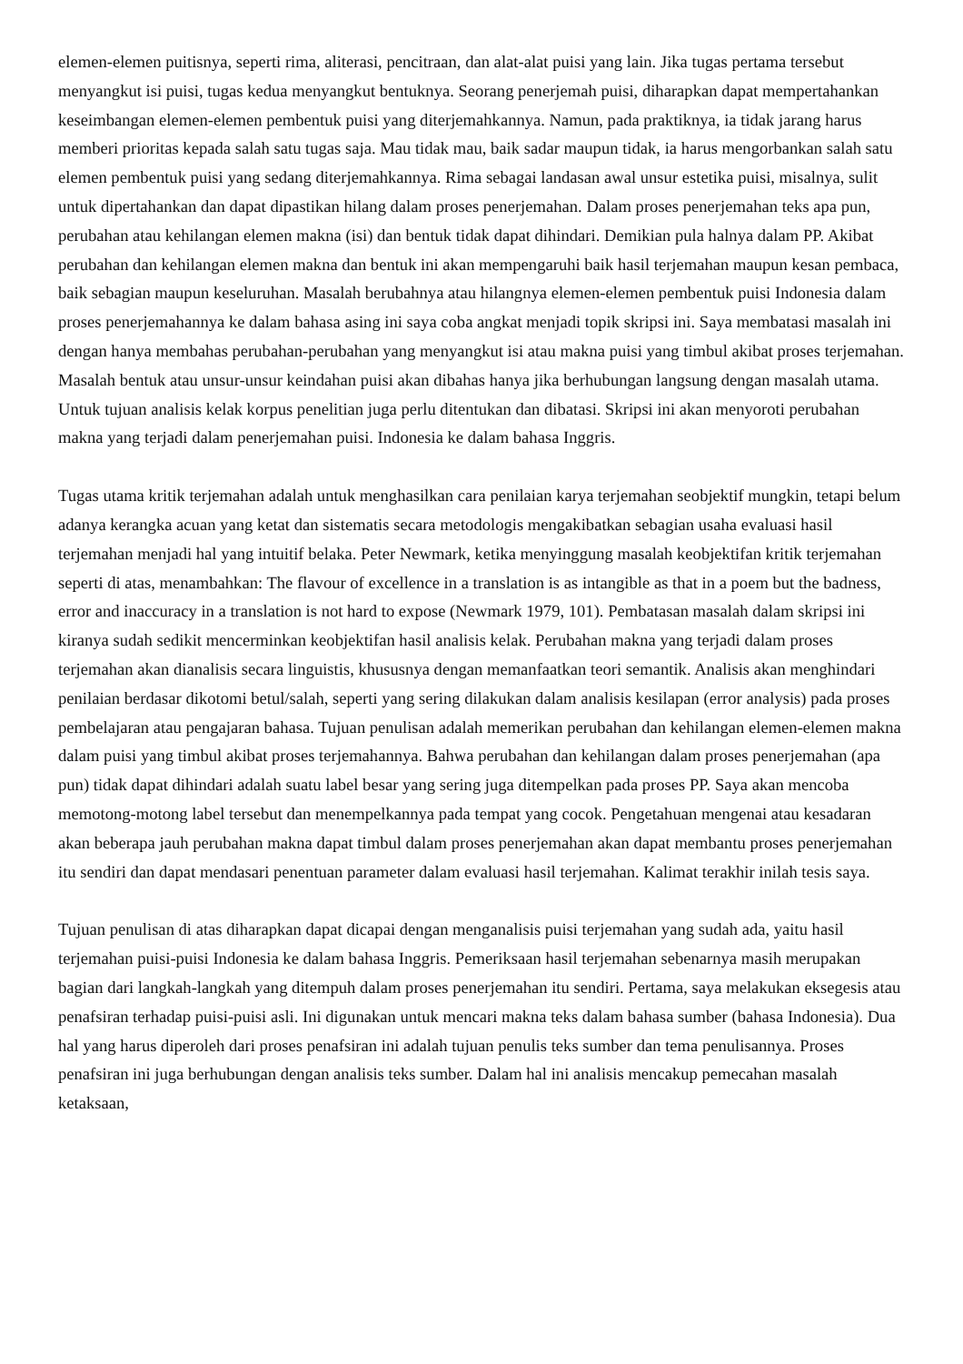elemen-elemen puitisnya, seperti rima, aliterasi, pencitraan, dan alat-alat puisi yang lain. Jika tugas pertama tersebut menyangkut isi puisi, tugas kedua menyangkut bentuknya. Seorang penerjemah puisi, diharapkan dapat mempertahankan keseimbangan elemen-elemen pembentuk puisi yang diterjemahkannya. Namun, pada praktiknya, ia tidak jarang harus memberi prioritas kepada salah satu tugas saja. Mau tidak mau, baik sadar maupun tidak, ia harus mengorbankan salah satu elemen pembentuk puisi yang sedang diterjemahkannya. Rima sebagai landasan awal unsur estetika puisi, misalnya, sulit untuk dipertahankan dan dapat dipastikan hilang dalam proses penerjemahan. Dalam proses penerjemahan teks apa pun, perubahan atau kehilangan elemen makna (isi) dan bentuk tidak dapat dihindari. Demikian pula halnya dalam PP. Akibat perubahan dan kehilangan elemen makna dan bentuk ini akan mempengaruhi baik hasil terjemahan maupun kesan pembaca, baik sebagian maupun keseluruhan. Masalah berubahnya atau hilangnya elemen-elemen pembentuk puisi Indonesia dalam proses penerjemahannya ke dalam bahasa asing ini saya coba angkat menjadi topik skripsi ini. Saya membatasi masalah ini dengan hanya membahas perubahan-perubahan yang menyangkut isi atau makna puisi yang timbul akibat proses terjemahan. Masalah bentuk atau unsur-unsur keindahan puisi akan dibahas hanya jika berhubungan langsung dengan masalah utama. Untuk tujuan analisis kelak korpus penelitian juga perlu ditentukan dan dibatasi. Skripsi ini akan menyoroti perubahan makna yang terjadi dalam penerjemahan puisi. Indonesia ke dalam bahasa Inggris.
Tugas utama kritik terjemahan adalah untuk menghasilkan cara penilaian karya terjemahan seobjektif mungkin, tetapi belum adanya kerangka acuan yang ketat dan sistematis secara metodologis mengakibatkan sebagian usaha evaluasi hasil terjemahan menjadi hal yang intuitif belaka. Peter Newmark, ketika menyinggung masalah keobjektifan kritik terjemahan seperti di atas, menambahkan: The flavour of excellence in a translation is as intangible as that in a poem but the badness, error and inaccuracy in a translation is not hard to expose (Newmark 1979, 101). Pembatasan masalah dalam skripsi ini kiranya sudah sedikit mencerminkan keobjektifan hasil analisis kelak. Perubahan makna yang terjadi dalam proses terjemahan akan dianalisis secara linguistis, khususnya dengan memanfaatkan teori semantik. Analisis akan menghindari penilaian berdasar dikotomi betul/salah, seperti yang sering dilakukan dalam analisis kesilapan (error analysis) pada proses pembelajaran atau pengajaran bahasa. Tujuan penulisan adalah memerikan perubahan dan kehilangan elemen-elemen makna dalam puisi yang timbul akibat proses terjemahannya. Bahwa perubahan dan kehilangan dalam proses penerjemahan (apa pun) tidak dapat dihindari adalah suatu label besar yang sering juga ditempelkan pada proses PP. Saya akan mencoba memotong-motong label tersebut dan menempelkannya pada tempat yang cocok. Pengetahuan mengenai atau kesadaran akan beberapa jauh perubahan makna dapat timbul dalam proses penerjemahan akan dapat membantu proses penerjemahan itu sendiri dan dapat mendasari penentuan parameter dalam evaluasi hasil terjemahan. Kalimat terakhir inilah tesis saya.
Tujuan penulisan di atas diharapkan dapat dicapai dengan menganalisis puisi terjemahan yang sudah ada, yaitu hasil terjemahan puisi-puisi Indonesia ke dalam bahasa Inggris. Pemeriksaan hasil terjemahan sebenarnya masih merupakan bagian dari langkah-langkah yang ditempuh dalam proses penerjemahan itu sendiri. Pertama, saya melakukan eksegesis atau penafsiran terhadap puisi-puisi asli. Ini digunakan untuk mencari makna teks dalam bahasa sumber (bahasa Indonesia). Dua hal yang harus diperoleh dari proses penafsiran ini adalah tujuan penulis teks sumber dan tema penulisannya. Proses penafsiran ini juga berhubungan dengan analisis teks sumber. Dalam hal ini analisis mencakup pemecahan masalah ketaksaan,